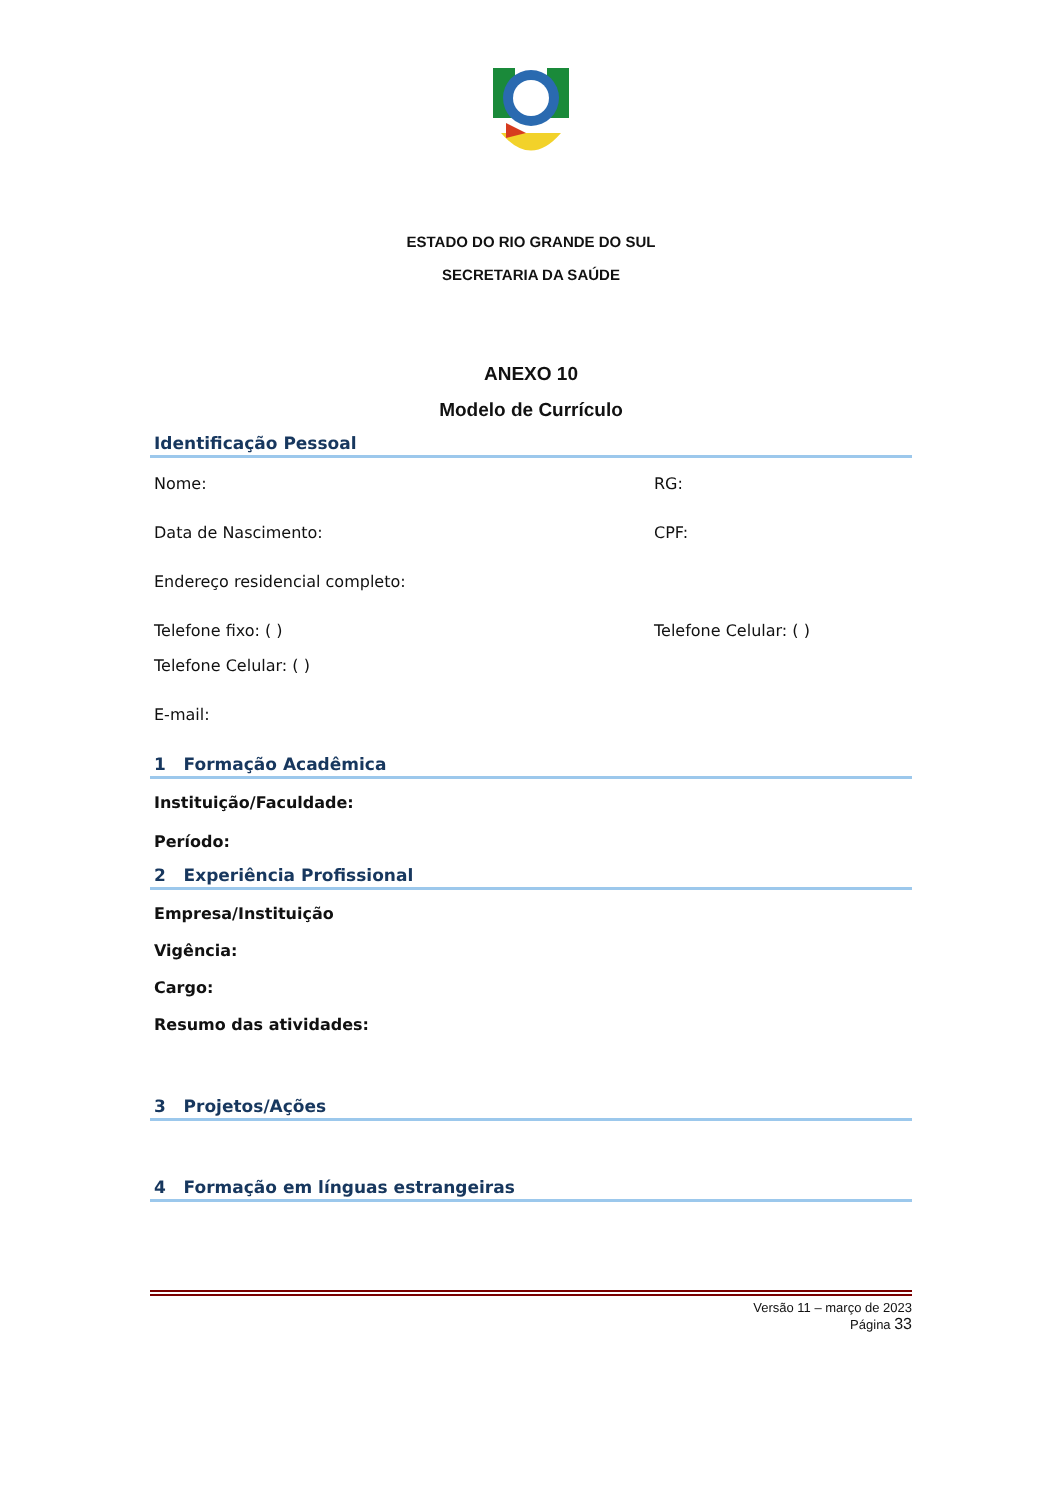ESTADO DO RIO GRANDE DO SUL
SECRETARIA DA SAÚDE
ANEXO 10
Modelo de Currículo
Identificação Pessoal
Nome: RG:
Data de Nascimento: CPF:
Endereço residencial completo:
Telefone fixo: ( ) Telefone Celular: ( )
Telefone Celular: ( )
E-mail:
1 Formação Acadêmica
Instituição/Faculdade:
Período:
2 Experiência Profissional
Empresa/Instituição
Vigência:
Cargo:
Resumo das atividades:
3 Projetos/Ações
4 Formação em línguas estrangeiras
Versão 11 – março de 2023
Página 33